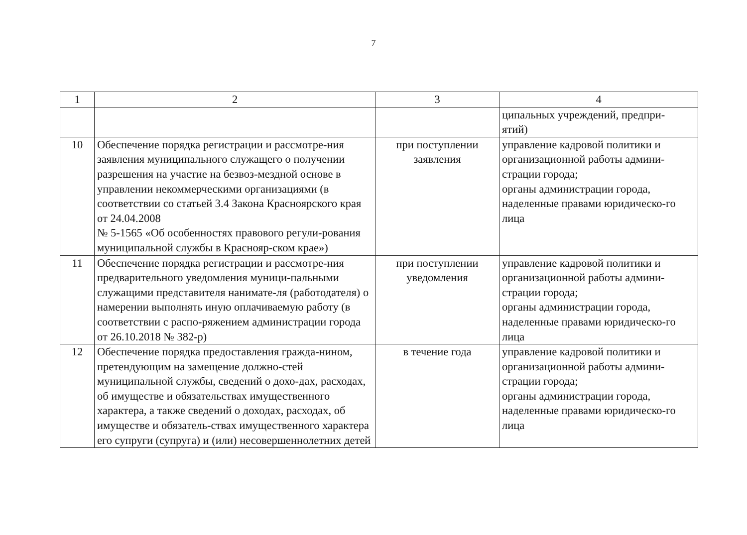7
| 1 | 2 | 3 | 4 |
| | | | ципальных учреждений, предпри- ятий) |
| 10 | Обеспечение порядка регистрации и рассмотре-ния заявления муниципального служащего о получении разрешения на участие на безвоз-мездной основе в управлении некоммерческими организациями (в соответствии со статьей 3.4 Закона Красноярского края от 24.04.2008 № 5-1565 «Об особенностях правового регули-рования муниципальной службы в Краснояр-ском крае») | при поступлении заявления | управление кадровой политики и организационной работы админи-страции города; органы администрации города, наделенные правами юридическо-го лица |
| 11 | Обеспечение порядка регистрации и рассмотре-ния предварительного уведомления муници-пальными служащими представителя нанимате-ля (работодателя) о намерении выполнять иную оплачиваемую работу (в соответствии с распо-ряжением администрации города от 26.10.2018 № 382-р) | при поступлении уведомления | управление кадровой политики и организационной работы админи-страции города; органы администрации города, наделенные правами юридическо-го лица |
| 12 | Обеспечение порядка предоставления гражда-нином, претендующим на замещение должно-стей муниципальной службы, сведений о дохо-дах, расходах, об имуществе и обязательствах имущественного характера, а также сведений о доходах, расходах, об имуществе и обязатель-ствах имущественного характера его супруги (супруга) и (или) несовершеннолетних детей | в течение года | управление кадровой политики и организационной работы админи-страции города; органы администрации города, наделенные правами юридическо-го лица |